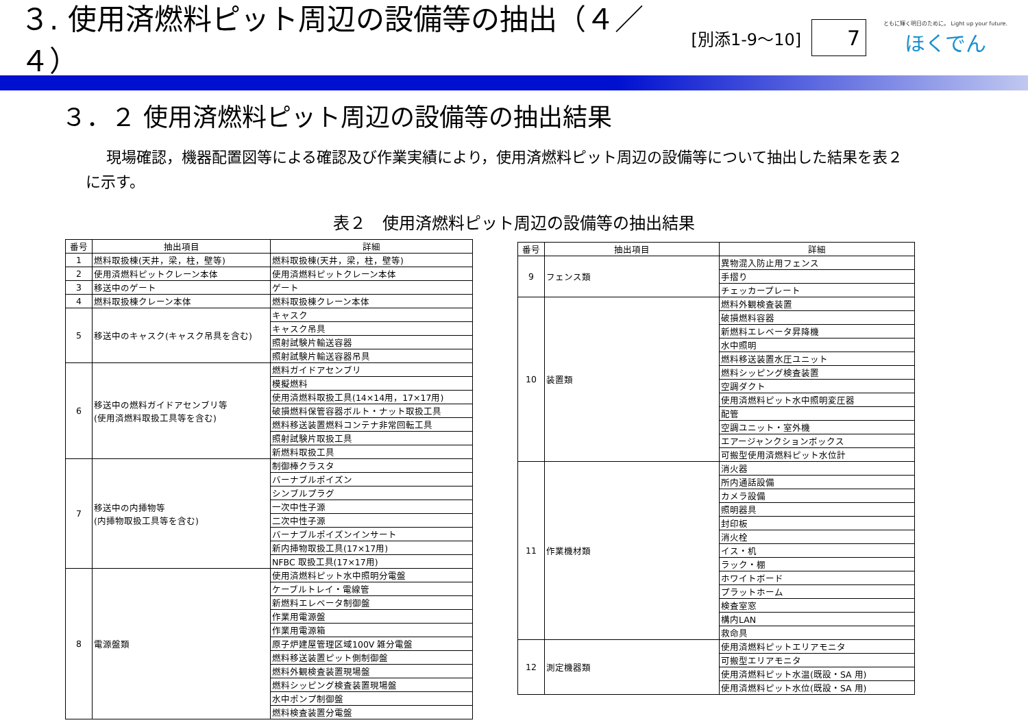３. 使用済燃料ピット周辺の設備等の抽出（４／４）
[別添1-9～10]
7
ともに輝く明日のために。 Light up your future.
ほくでん
３．２ 使用済燃料ピット周辺の設備等の抽出結果
現場確認，機器配置図等による確認及び作業実績により，使用済燃料ピット周辺の設備等について抽出した結果を表２に示す。
表２　使用済燃料ピット周辺の設備等の抽出結果
| 番号 | 抽出項目 | 詳細 |
| --- | --- | --- |
| 1 | 燃料取扱棟(天井，梁，柱，壁等) | 燃料取扱棟(天井，梁，柱，壁等) |
| 2 | 使用済燃料ピットクレーン本体 | 使用済燃料ピットクレーン本体 |
| 3 | 移送中のゲート | ゲート |
| 4 | 燃料取扱棟クレーン本体 | 燃料取扱棟クレーン本体 |
| 5 | 移送中のキャスク(キャスク吊具を含む) | キャスク |
| | | キャスク吊具 |
| | | 照射試験片輸送容器 |
| | | 照射試験片輸送容器吊具 |
| 6 | 移送中の燃料ガイドアセンブリ等 (使用済燃料取扱工具等を含む) | 燃料ガイドアセンブリ |
| | | 模擬燃料 |
| | | 使用済燃料取扱工具(14×14用，17×17用) |
| | | 破損燃料保管容器ボルト・ナット取扱工具 |
| | | 燃料移送装置燃料コンテナ非常回転工具 |
| | | 照射試験片取扱工具 |
| | | 新燃料取扱工具 |
| 7 | 移送中の内挿物等 (内挿物取扱工具等を含む) | 制御棒クラスタ |
| | | バーナブルポイズン |
| | | シンブルプラグ |
| | | 一次中性子源 |
| | | 二次中性子源 |
| | | バーナブルポイズンインサート |
| | | 新内挿物取扱工具(17×17用) |
| | | NFBC 取扱工具(17×17用) |
| 8 | 電源盤類 | 使用済燃料ピット水中照明分電盤 |
| | | ケーブルトレイ・電線管 |
| | | 新燃料エレベータ制御盤 |
| | | 作業用電源盤 |
| | | 作業用電源箱 |
| | | 原子炉建屋管理区域100V 雑分電盤 |
| | | 燃料移送装置ピット側制御盤 |
| | | 燃料外観検査装置現場盤 |
| | | 燃料シッピング検査装置現場盤 |
| | | 水中ポンプ制御盤 |
| | | 燃料検査装置分電盤 |
| 番号 | 抽出項目 | 詳細 |
| --- | --- | --- |
| 9 | フェンス類 | 異物混入防止用フェンス |
| | | 手摺り |
| | | チェッカープレート |
| 10 | 装置類 | 燃料外観検査装置 |
| | | 破損燃料容器 |
| | | 新燃料エレベータ昇降機 |
| | | 水中照明 |
| | | 燃料移送装置水圧ユニット |
| | | 燃料シッピング検査装置 |
| | | 空調ダクト |
| | | 使用済燃料ピット水中照明変圧器 |
| | | 配管 |
| | | 空調ユニット・室外機 |
| | | エアージャンクションボックス |
| | | 可搬型使用済燃料ピット水位計 |
| 11 | 作業機材類 | 消火器 |
| | | 所内通話設備 |
| | | カメラ設備 |
| | | 照明器具 |
| | | 封印板 |
| | | 消火栓 |
| | | イス・机 |
| | | ラック・棚 |
| | | ホワイトボード |
| | | プラットホーム |
| | | 検査室窓 |
| | | 構内LAN |
| | | 救命具 |
| 12 | 測定機器類 | 使用済燃料ピットエリアモニタ |
| | | 可搬型エリアモニタ |
| | | 使用済燃料ピット水温(既設・SA 用) |
| | | 使用済燃料ピット水位(既設・SA 用) |